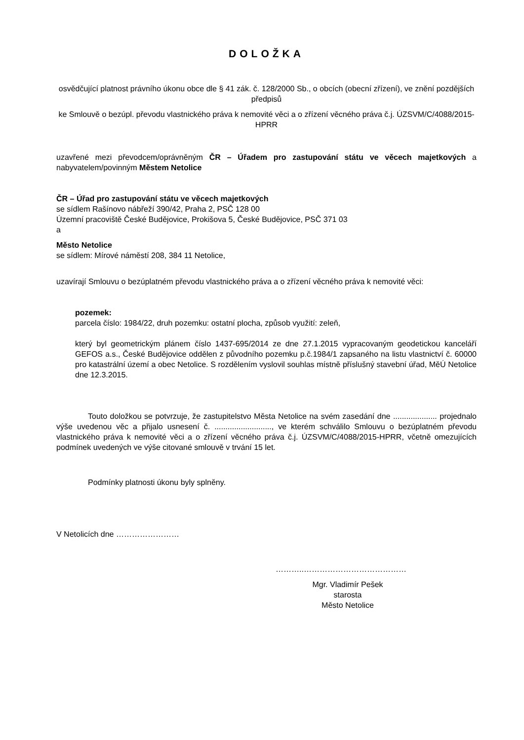DOLOŽKA
osvědčující platnost právního úkonu obce dle § 41 zák. č. 128/2000 Sb., o obcích (obecní zřízení), ve znění pozdějších předpisů
ke Smlouvě o bezúpl. převodu vlastnického práva k nemovité věci a o zřízení věcného práva č.j. ÚZSVM/C/4088/2015-HPRR
uzavřené mezi převodcem/oprávněným ČR – Úřadem pro zastupování státu ve věcech majetkových a nabyvatelem/povinným Městem Netolice
ČR – Úřad pro zastupování státu ve věcech majetkových
se sídlem Rašínovo nábřeží 390/42, Praha 2, PSČ 128 00
Územní pracoviště České Budějovice, Prokišova 5, České Budějovice, PSČ 371 03
a
Město Netolice
se sídlem: Mírové náměstí 208, 384 11 Netolice,
uzavírají Smlouvu o bezúplatném převodu vlastnického práva a o zřízení věcného práva k nemovité věci:
pozemek:
parcela číslo: 1984/22, druh pozemku: ostatní plocha, způsob využití: zeleň,
který byl geometrickým plánem číslo 1437-695/2014 ze dne 27.1.2015 vypracovaným geodetickou kanceláří GEFOS a.s., České Budějovice oddělen z původního pozemku p.č.1984/1 zapsaného na listu vlastnictví č. 60000 pro katastrální území a obec Netolice. S rozdělením vyslovil souhlas místně příslušný stavební úřad, MěÚ Netolice dne 12.3.2015.
Touto doložkou se potvrzuje, že zastupitelstvo Města Netolice na svém zasedání dne .................... projednalo výše uvedenou věc a přijalo usnesení č. .........................., ve kterém schválilo Smlouvu o bezúplatném převodu vlastnického práva k nemovité věci a o zřízení věcného práva č.j. ÚZSVM/C/4088/2015-HPRR, včetně omezujících podmínek uvedených ve výše citované smlouvě v trvání 15 let.
Podmínky platnosti úkonu byly splněny.
V Netolicích dne ……………………
………..…………………………………
Mgr. Vladimír Pešek
starosta
Město Netolice